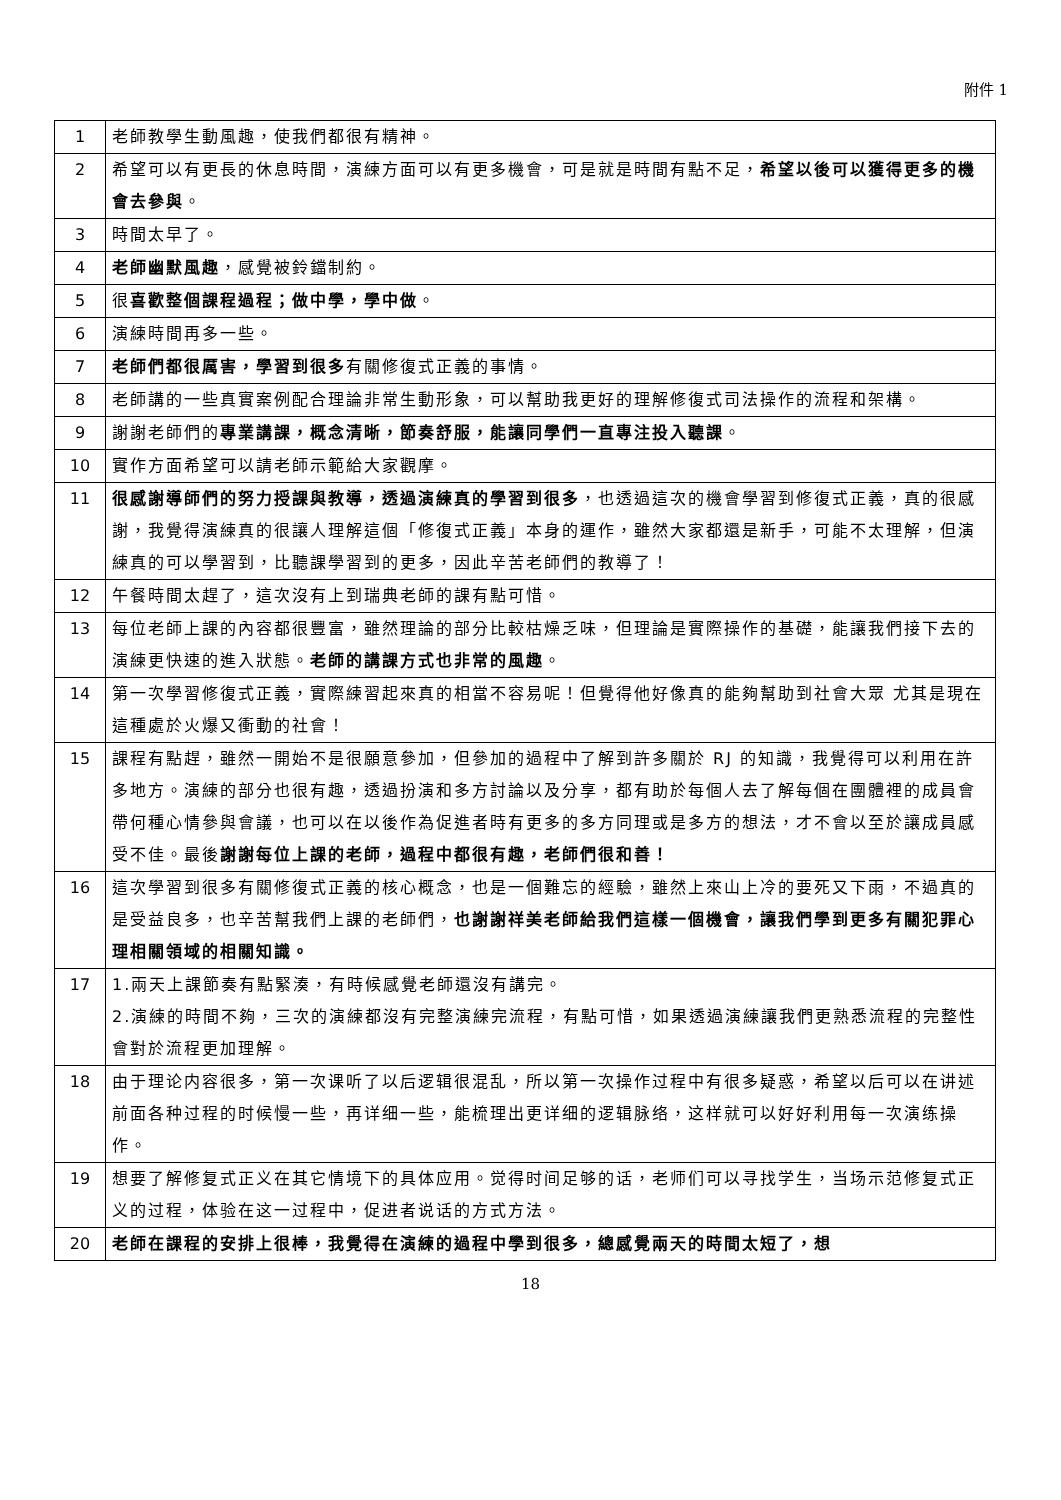附件 1
| 1 | 老師教學生動風趣，使我們都很有精神。 |
| 2 | 希望可以有更長的休息時間，演練方面可以有更多機會，可是就是時間有點不足， 希望以後可以獲得更多的機會去參與 。 |
| 3 | 時間太早了。 |
| 4 | 老師幽默風趣 ，感覺被鈴鐺制約。 |
| 5 | 很 喜歡整個課程過程；做中學，學中做 。 |
| 6 | 演練時間再多一些。 |
| 7 | 老師們都很厲害，學習到很多 有關修復式正義的事情。 |
| 8 | 老師講的一些真實案例配合理論非常生動形象，可以幫助我更好的理解修復式司法操作的流程和架構。 |
| 9 | 謝謝老師們的 專業講課，概念清晰，節奏舒服，能讓同學們一直專注投入聽課 。 |
| 10 | 實作方面希望可以請老師示範給大家觀摩。 |
| 11 | 很感謝導師們的努力授課與教導，透過演練真的學習到很多 ，也透過這次的機會學習到修復式正義，真的很感謝，我覺得演練真的很讓人理解這個「修復式正義」本身的運作，雖然大家都還是新手，可能不太理解，但演練真的可以學習到，比聽課學習到的更多，因此辛苦老師們的教導了！ |
| 12 | 午餐時間太趕了，這次沒有上到瑞典老師的課有點可惜。 |
| 13 | 每位老師上課的內容都很豐富，雖然理論的部分比較枯燥乏味，但理論是實際操作的基礎，能讓我們接下去的演練更快速的進入狀態。 老師的講課方式也非常的風趣 。 |
| 14 | 第一次學習修復式正義，實際練習起來真的相當不容易呢！但覺得他好像真的能夠幫助到社會大眾 尤其是現在這種處於火爆又衝動的社會！ |
| 15 | 課程有點趕，雖然一開始不是很願意參加，但參加的過程中了解到許多關於 RJ 的知識，我覺得可以利用在許多地方。演練的部分也很有趣，透過扮演和多方討論以及分享，都有助於每個人去了解每個在團體裡的成員會帶何種心情參與會議，也可以在以後作為促進者時有更多的多方同理或是多方的想法，才不會以至於讓成員感受不佳。最後 謝謝每位上課的老師，過程中都很有趣，老師們很和善！ |
| 16 | 這次學習到很多有關修復式正義的核心概念，也是一個難忘的經驗，雖然上來山上冷的要死又下雨，不過真的是受益良多，也辛苦幫我們上課的老師們， 也謝謝祥美老師給我們這樣一個機會，讓我們學到更多有關犯罪心理相關領域的相關知識。 |
| 17 | 1.兩天上課節奏有點緊湊，有時候感覺老師還沒有講完。 2.演練的時間不夠，三次的演練都沒有完整演練完流程，有點可惜，如果透過演練讓我們更熟悉流程的完整性會對於流程更加理解。 |
| 18 | 由于理论内容很多，第一次课听了以后逻辑很混乱，所以第一次操作过程中有很多疑惑，希望以后可以在讲述前面各种过程的时候慢一些，再详细一些，能梳理出更详细的逻辑脉络，这样就可以好好利用每一次演练操作。 |
| 19 | 想要了解修复式正义在其它情境下的具体应用。觉得时间足够的话，老师们可以寻找学生，当场示范修复式正义的过程，体验在这一过程中，促进者说话的方式方法。 |
| 20 | 老師在課程的安排上很棒，我覺得在演練的過程中學到很多，總感覺兩天的時間太短了，想 |
18